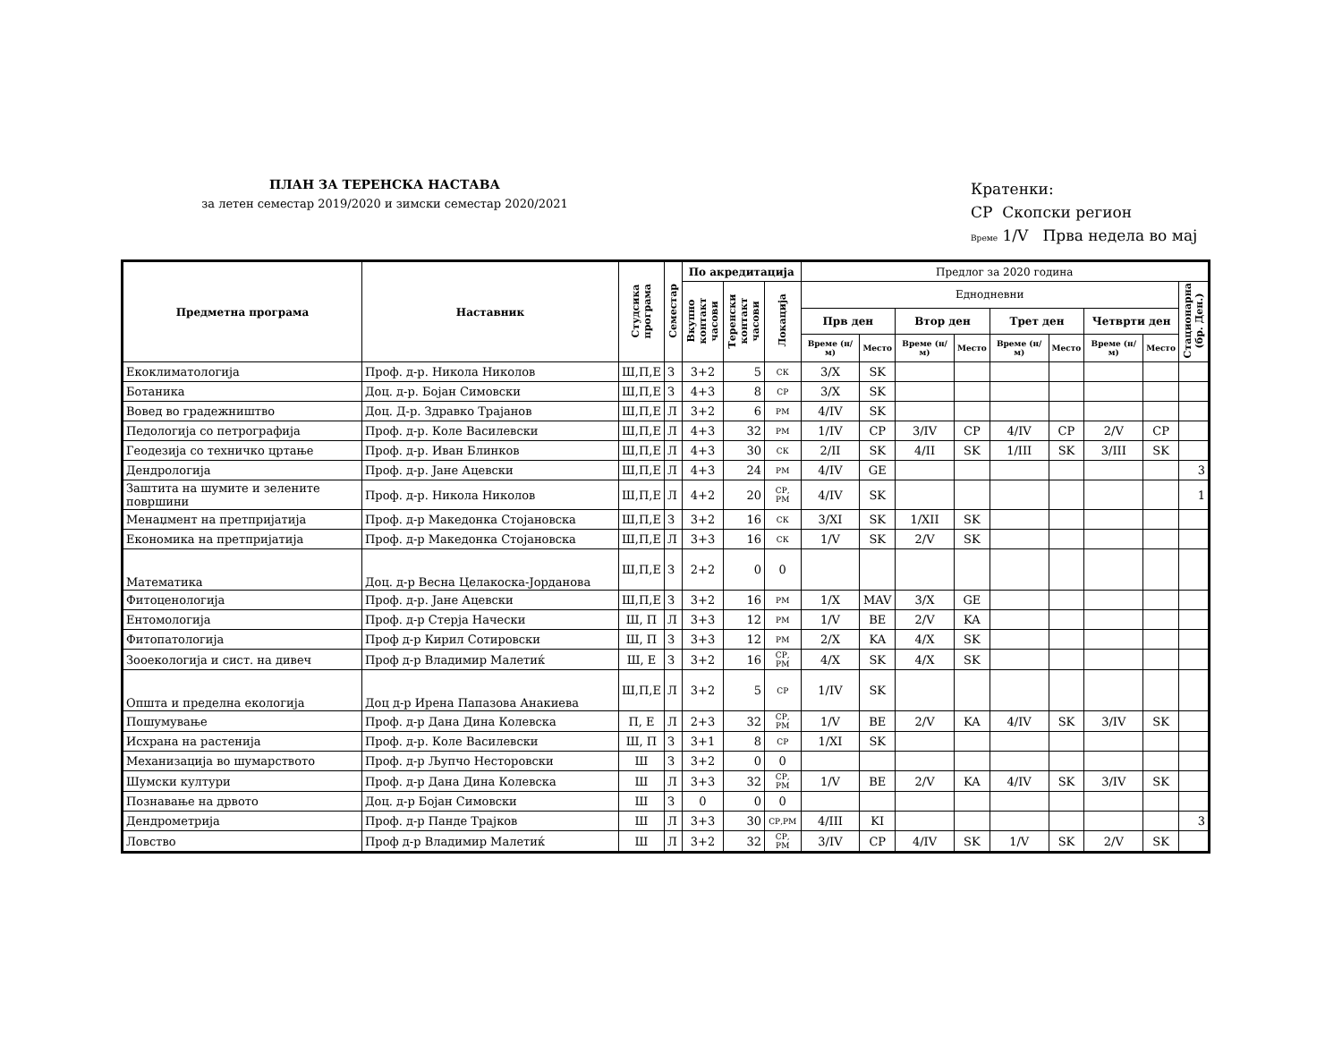ПЛАН ЗА ТЕРЕНСКА НАСТАВА
за летен семестар 2019/2020 и зимски семестар 2020/2021
Кратенки:
СР Скопски регион
Време 1/V Прва недела во мај
| Предметна програма | Наставник | Студсика програма | Семестар | По акредитација | | | Предлог за 2020 година | | | | | | | | |
| --- | --- | --- | --- | --- | --- | --- | --- | --- | --- | --- | --- | --- | --- | --- | --- |
| | | | | Вкупно контакт часови | Теренски контакт часови | Локација | Еднодневни | | | | | | | | Стационарна (бр. Ден.) |
| | | | | | | | Прв ден | | Втор ден | | Трет ден | | Четврти ден | | |
| | | | | | | | Време (н/м) | Место | Време (н/м) | Место | Време (н/м) | Место | Време (н/м) | Место | |
| Екоклиматологија | Проф. д-р. Никола Николов | Ш,П,Е | З | 3+2 | 5 | СК | 3/X | SK | | | | | | | |
| Ботаника | Доц. д-р. Бојан Симовски | Ш,П,Е | З | 4+3 | 8 | СР | 3/X | SK | | | | | | | |
| Вовед во градежништво | Доц. Д-р. Здравко Трајанов | Ш,П,Е | Л | 3+2 | 6 | РМ | 4/IV | SK | | | | | | | |
| Педологија со петрографија | Проф. д-р. Коле Василевски | Ш,П,Е | Л | 4+3 | 32 | РМ | 1/IV | CP | 3/IV | CP | 4/IV | CP | 2/V | CP | |
| Геодезија со техничко цртање | Проф. д-р. Иван Блинков | Ш,П,Е | Л | 4+3 | 30 | СК | 2/II | SK | 4/II | SK | 1/III | SK | 3/III | SK | |
| Дендрологија | Проф. д-р. Јане Ацевски | Ш,П,Е | Л | 4+3 | 24 | РМ | 4/IV | GE | | | | | | | 3 |
| Заштита на шумите и зелените површини | Проф. д-р. Никола Николов | Ш,П,Е | Л | 4+2 | 20 | СР, РМ | 4/IV | SK | | | | | | | 1 |
| Менаџмент на претпријатија | Проф. д-р Македонка Стојановска | Ш,П,Е | З | 3+2 | 16 | СК | 3/XI | SK | 1/XII | SK | | | | | |
| Економика на претпријатија | Проф. д-р Македонка Стојановска | Ш,П,Е | Л | 3+3 | 16 | СК | 1/V | SK | 2/V | SK | | | | | |
| Математика | Доц. д-р Весна Целакоска-Јорданова | Ш,П,Е | З | 2+2 | 0 | 0 | | | | | | | | | |
| Фитоценологија | Проф. д-р. Јане Ацевски | Ш,П,Е | З | 3+2 | 16 | РМ | 1/X | MAV | 3/X | GE | | | | | |
| Ентомологија | Проф. д-р Стерја Начески | Ш, П | Л | 3+3 | 12 | РМ | 1/V | BE | 2/V | KA | | | | | |
| Фитопатологија | Проф д-р Кирил Сотировски | Ш, П | З | 3+3 | 12 | РМ | 2/X | KA | 4/X | SK | | | | | |
| Зооекологија и сист. на дивеч | Проф д-р Владимир Малетиќ | Ш, Е | З | 3+2 | 16 | СР, РМ | 4/X | SK | 4/X | SK | | | | | |
| Општа и пределна екологија | Доц д-р Ирена Папазова Анакиева | Ш,П,Е | Л | 3+2 | 5 | СР | 1/IV | SK | | | | | | | |
| Пошумување | Проф. д-р Дана Дина Колевска | П, Е | Л | 2+3 | 32 | СР, РМ | 1/V | BE | 2/V | KA | 4/IV | SK | 3/IV | SK | |
| Исхрана на растенија | Проф. д-р. Коле Василевски | Ш, П | З | 3+1 | 8 | СР | 1/XI | SK | | | | | | | |
| Механизација во шумарството | Проф. д-р Љупчо Несторовски | Ш | З | 3+2 | 0 | 0 | | | | | | | | | |
| Шумски култури | Проф. д-р Дана Дина Колевска | Ш | Л | 3+3 | 32 | СР, РМ | 1/V | BE | 2/V | KA | 4/IV | SK | 3/IV | SK | |
| Познавање на дрвото | Доц. д-р Бојан Симовски | Ш | З | 0 | 0 | 0 | | | | | | | | | |
| Дендрометрија | Проф. д-р Панде Трајков | Ш | Л | 3+3 | 30 | СР,РМ | 4/III | KI | | | | | | | 3 |
| Ловство | Проф д-р Владимир Малетиќ | Ш | Л | 3+2 | 32 | СР, РМ | 3/IV | CP | 4/IV | SK | 1/V | SK | 2/V | SK | |